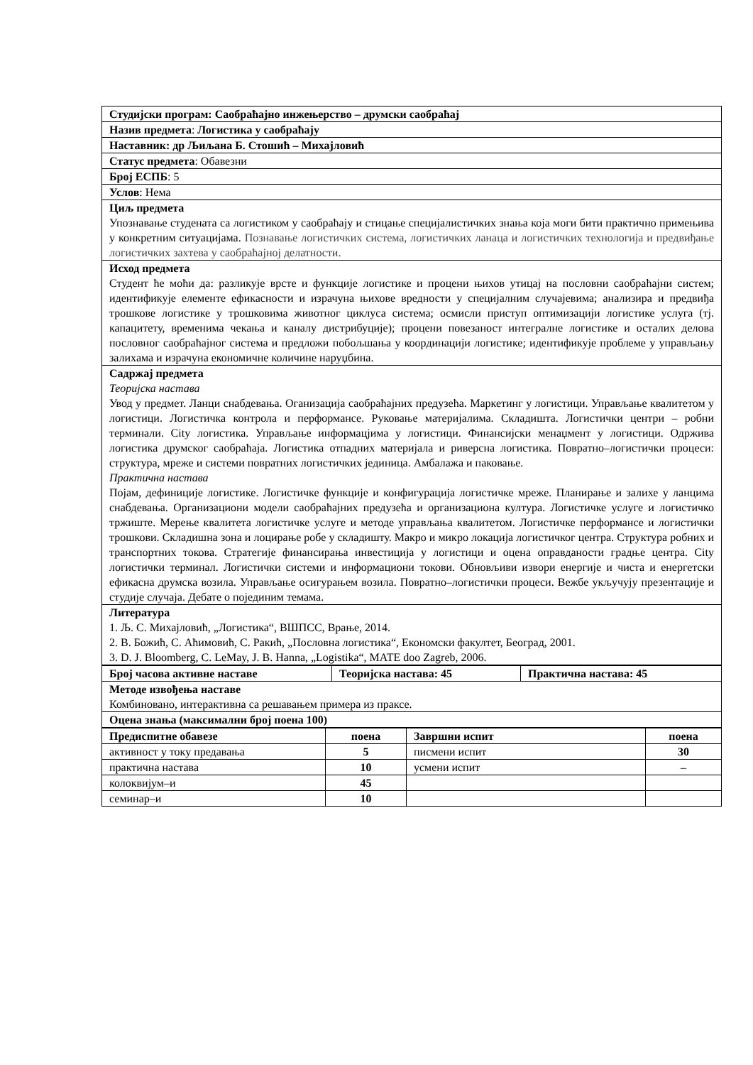| Студијски програм: Саобраћајно инжењерство – друмски саобраћај |
| Назив предмета : Логистика у саобраћају |
| Наставник: др Љиљана Б. Стошић – Михајловић |
| Статус предмета : Обавезни |
| Број ЕСПБ : 5 |
| Услов : Нема |
| Циљ предмета Упознавање студената са логистиком у саобраћају и стицање специјалистичких знања која моги бити практично примењива у конкретним ситуацијама. Познавање логистичких система, логистичких ланаца и логистичких технологија и предвиђање логистичких захтева у саобраћајној делатности. |
| Исход предмета Студент ће моћи да: разликује врсте и функције логистике и процени њихов утицај на пословни саобраћајни систем; идентификује елементе ефикасности и израчуна њихове вредности у специјалним случајевима; анализира и предвиђа трошкове логистике у трошковима животног циклуса система; осмисли приступ оптимизацији логистике услуга (тј. капацитету, временима чекања и каналу дистрибуције); процени повезаност интегралне логистике и осталих делова пословног саобраћајног система и предложи побољшања у координацији логистике; идентификује проблеме у управљању залихама и израчуна економичне количине наруџбина. |
| Садржај предмета Теоријска настава Увод у предмет. Ланци снабдевања. Оганизација саобраћајних предузећа. Маркетинг у логистици. Управљање квалитетом у логистици. Логистичка контрола и перформансе. Руковање материјалима. Складишта. Логистички центри – робни терминали. City логистика. Управљање информацјима у логистици. Финансијски менаџмент у логистици. Одржива логистика друмског саобраћаја. Логистика отпадних материјала и риверсна логистика. Повратно–логистички процеси: структура, мреже и системи повратних логистичких јединица. Амбалажа и паковање. Практична настава Појам, дефиниције логистике. Логистичке функције и конфигурација логистичке мреже. Планирање и залихе у ланцима снабдевања. Организациони модели саобраћајних предузећа и организациона култура. Логистичке услуге и логистичко тржиште. Мерење квалитета логистичке услуге и методе управљања квалитетом. Логистичке перформансе и логистички трошкови. Складишна зона и лоцирање робе у складишту. Макро и микро локација логистичког центра. Структура робних и транспортних токова. Стратегије финансирања инвестиција у логистици и оцена оправданости градње центра. City логистички терминал. Логистички системи и информациони токови. Обновљиви извори енергије и чиста и енергетски ефикасна друмска возила. Управљање осигурањем возила. Повратно–логистички процеси. Вежбе укључују презентације и студије случаја. Дебате о појединим темама. |
| Литература 1. Љ. С. Михајловић, „Логистика“, ВШПСС, Врање, 2014. 2. В. Божић, С. Аћимовић, С. Ракић, „Пословна логистика“, Економски факултет, Београд, 2001. 3. D. J. Bloomberg, C. LeMay, J. B. Hanna, „Logistika“, MATE doo Zagreb, 2006. |
| Број часова активне наставе | Теоријска настава: 45 | Практична настава: 45 |
| --- | --- | --- |
| Методе извођења наставе Комбиновано, интерактивна са решавањем примера из праксе. | | |
| Оцена знања (максимални број поена 100) | | |
| Предиспитне обавезе | поена | Завршни испит | поена |
| --- | --- | --- | --- |
| активност у току предавања | 5 | писмени испит | 30 |
| практична настава | 10 | усмени испит | – |
| колоквијум–и | 45 | | |
| семинар–и | 10 | | |